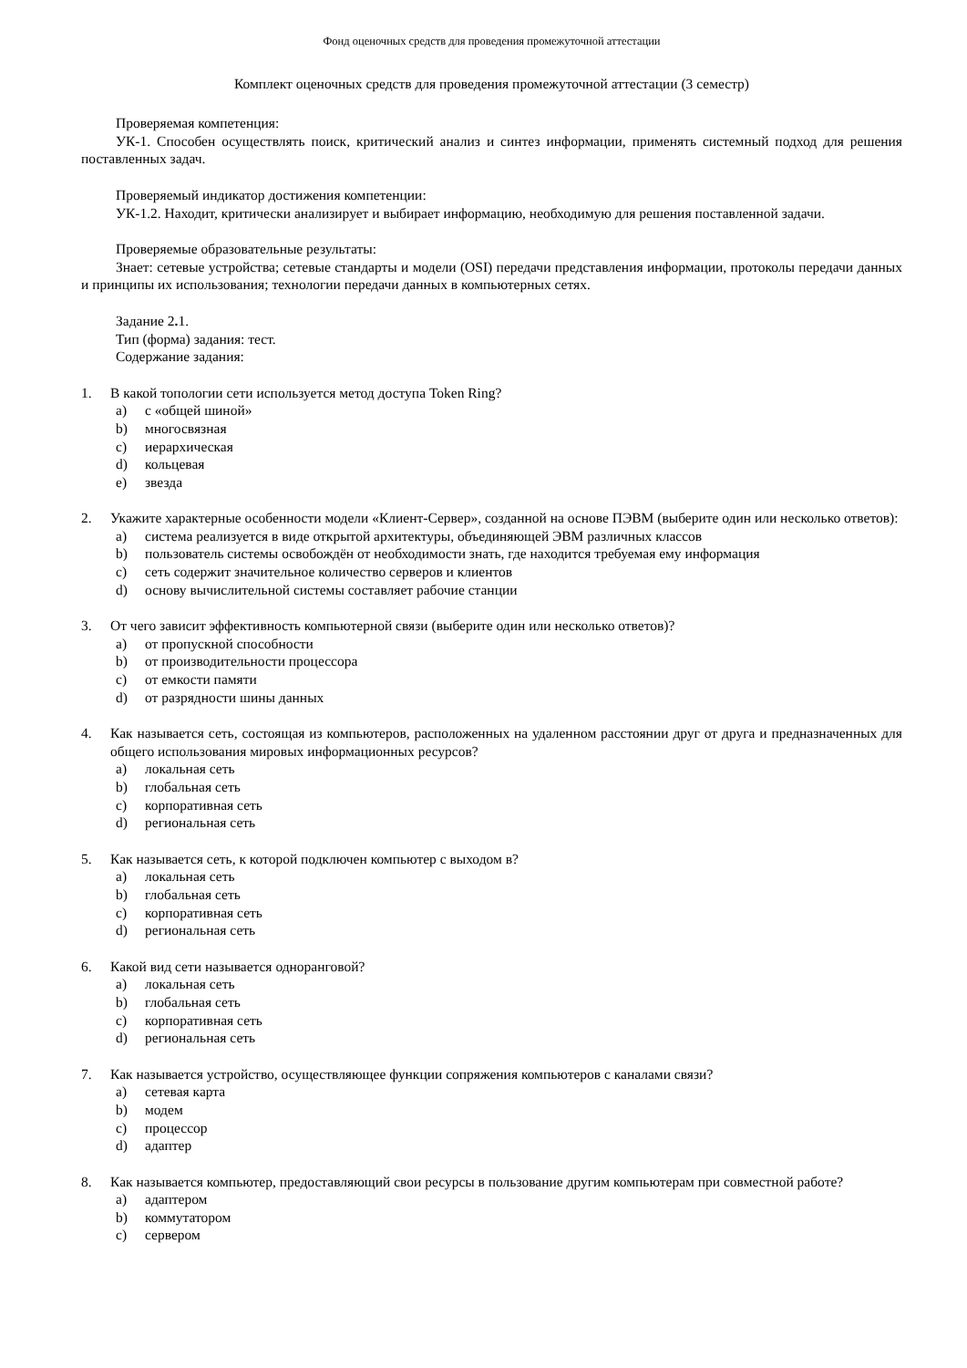Фонд оценочных средств для проведения промежуточной аттестации
Комплект оценочных средств для проведения промежуточной аттестации (3 семестр)
Проверяемая компетенция:
УК-1. Способен осуществлять поиск, критический анализ и синтез информации, применять системный подход для решения поставленных задач.
Проверяемый индикатор достижения компетенции:
УК-1.2. Находит, критически анализирует и выбирает информацию, необходимую для решения поставленной задачи.
Проверяемые образовательные результаты:
Знает: сетевые устройства; сетевые стандарты и модели (OSI) передачи представления информации, протоколы передачи данных и принципы их использования; технологии передачи данных в компьютерных сетях.
Задание 2. 1.
Тип (форма) задания: тест.
Содержание задания:
1. В какой топологии сети используется метод доступа Token Ring?
a) с «общей шиной»
b) многосвязная
c) иерархическая
d) кольцевая
e) звезда
2. Укажите характерные особенности модели «Клиент-Сервер», созданной на основе ПЭВМ (выберите один или несколько ответов):
a) система реализуется в виде открытой архитектуры, объединяющей ЭВМ различных классов
b) пользователь системы освобождён от необходимости знать, где находится требуемая ему информация
c) сеть содержит значительное количество серверов и клиентов
d) основу вычислительной системы составляет рабочие станции
3. От чего зависит эффективность компьютерной связи (выберите один или несколько ответов)?
a) от пропускной способности
b) от производительности процессора
c) от емкости памяти
d) от разрядности шины данных
4. Как называется сеть, состоящая из компьютеров, расположенных на удаленном расстоянии друг от друга и предназначенных для общего использования мировых информационных ресурсов?
a) локальная сеть
b) глобальная сеть
c) корпоративная сеть
d) региональная сеть
5. Как называется сеть, к которой подключен компьютер с выходом в?
a) локальная сеть
b) глобальная сеть
c) корпоративная сеть
d) региональная сеть
6. Какой вид сети называется одноранговой?
a) локальная сеть
b) глобальная сеть
c) корпоративная сеть
d) региональная сеть
7. Как называется устройство, осуществляющее функции сопряжения компьютеров с каналами связи?
a) сетевая карта
b) модем
c) процессор
d) адаптер
8. Как называется компьютер, предоставляющий свои ресурсы в пользование другим компьютерам при совместной работе?
a) адаптером
b) коммутатором
c) сервером